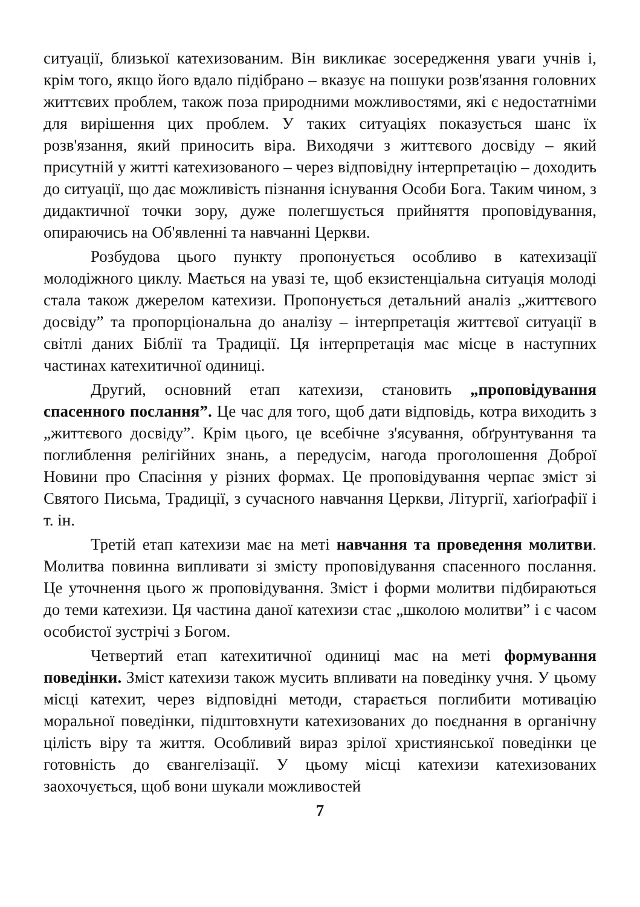ситуації, близької катехизованим. Він викликає зосередження уваги учнів і, крім того, якщо його вдало підібрано – вказує на пошуки розв'язання головних життєвих проблем, також поза природними можливостями, які є недостатніми для вирішення цих проблем. У таких ситуаціях показується шанс їх розв'язання, який приносить віра. Виходячи з життєвого досвіду – який присутній у житті катехизованого – через відповідну інтерпретацію – доходить до ситуації, що дає можливість пізнання існування Особи Бога. Таким чином, з дидактичної точки зору, дуже полегшується прийняття проповідування, опираючись на Об'явленні та навчанні Церкви.
Розбудова цього пункту пропонується особливо в катехизації молодіжного циклу. Мається на увазі те, щоб екзистенціальна ситуація молоді стала також джерелом катехизи. Пропонується детальний аналіз „життєвого досвіду” та пропорціональна до аналізу – інтерпретація життєвої ситуації в світлі даних Біблії та Традиції. Ця інтерпретація має місце в наступних частинах катехитичної одиниці.
Другий, основний етап катехизи, становить „проповідування спасенного послання”. Це час для того, щоб дати відповідь, котра виходить з „життєвого досвіду”. Крім цього, це всебічне з'ясування, обґрунтування та поглиблення релігійних знань, а передусім, нагода проголошення Доброї Новини про Спасіння у різних формах. Це проповідування черпає зміст зі Святого Письма, Традиції, з сучасного навчання Церкви, Літургії, хаґіоґрафії і т. ін.
Третій етап катехизи має на меті навчання та проведення молитви. Молитва повинна випливати зі змісту проповідування спасенного послання. Це уточнення цього ж проповідування. Зміст і форми молитви підбираються до теми катехизи. Ця частина даної катехизи стає „школою молитви” і є часом особистої зустрічі з Богом.
Четвертий етап катехитичної одиниці має на меті формування поведінки. Зміст катехизи також мусить впливати на поведінку учня. У цьому місці катехит, через відповідні методи, старається поглибити мотивацію моральної поведінки, підштовхнути катехизованих до поєднання в органічну цілість віру та життя. Особливий вираз зрілої християнської поведінки це готовність до євангелізації. У цьому місці катехизи катехизованих заохочується, щоб вони шукали можливостей
7